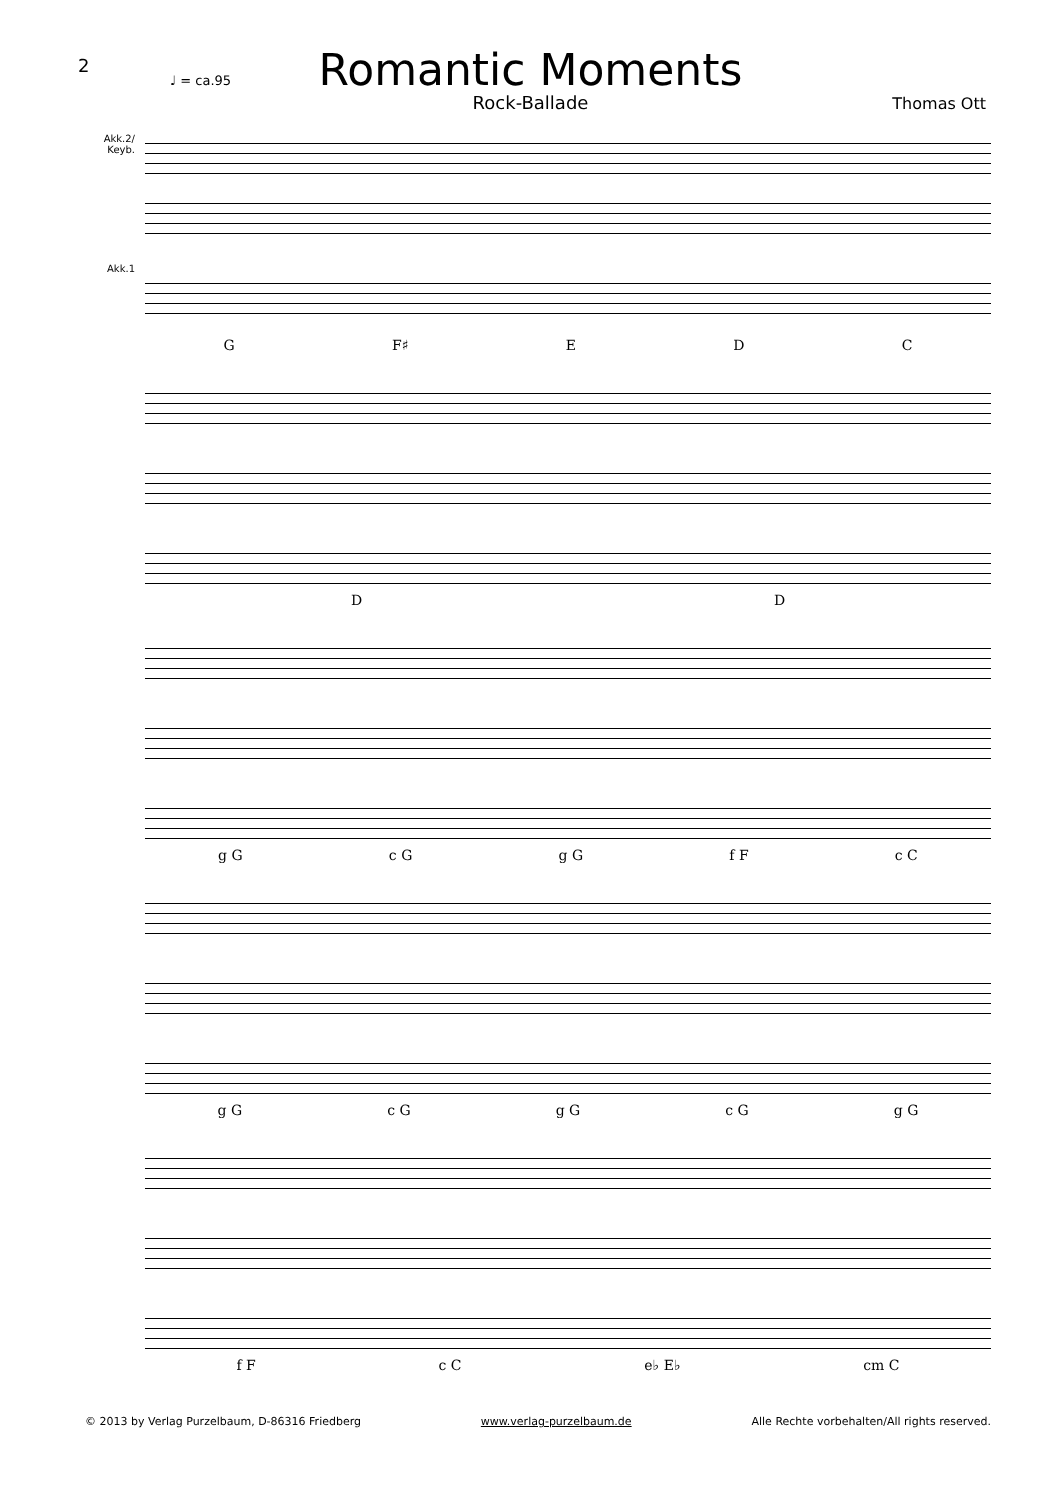2
Romantic Moments
Rock-Ballade
♩ = ca.95
Thomas Ott
Akk.2/ Keyb.
Akk.1
G F♯ E D C
D D
g G c G g G f F c C
g G c G g G c G g G
f F c C e♭ E♭ cm C
© 2013 by Verlag Purzelbaum, D-86316 Friedberg www.verlag-purzelbaum.de Alle Rechte vorbehalten/All rights reserved.